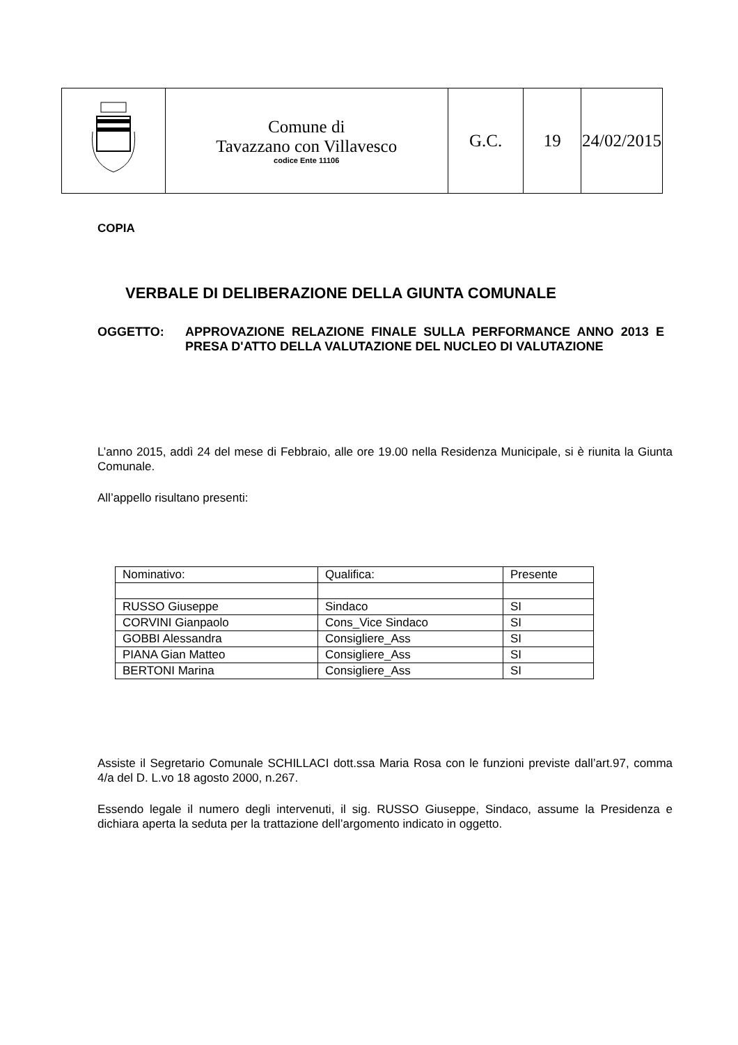| | Comune di Tavazzano con Villavesco codice Ente 11106 | G.C. | 19 | 24/02/2015 |
COPIA
VERBALE DI DELIBERAZIONE DELLA GIUNTA COMUNALE
OGGETTO: APPROVAZIONE RELAZIONE FINALE SULLA PERFORMANCE ANNO 2013 E PRESA D'ATTO DELLA VALUTAZIONE DEL NUCLEO DI VALUTAZIONE
L’anno 2015, addì 24 del mese di Febbraio, alle ore 19.00 nella Residenza Municipale, si è riunita la Giunta Comunale.
All’appello risultano presenti:
| Nominativo: | Qualifica: | Presente |
| RUSSO Giuseppe | Sindaco | SI |
| CORVINI Gianpaolo | Cons_Vice Sindaco | SI |
| GOBBI Alessandra | Consigliere_Ass | SI |
| PIANA Gian Matteo | Consigliere_Ass | SI |
| BERTONI Marina | Consigliere_Ass | SI |
Assiste il Segretario Comunale SCHILLACI dott.ssa Maria Rosa con le funzioni previste dall’art.97, comma 4/a del D. L.vo 18 agosto 2000, n.267.
Essendo legale il numero degli intervenuti, il sig. RUSSO Giuseppe, Sindaco, assume la Presidenza e dichiara aperta la seduta per la trattazione dell’argomento indicato in oggetto.